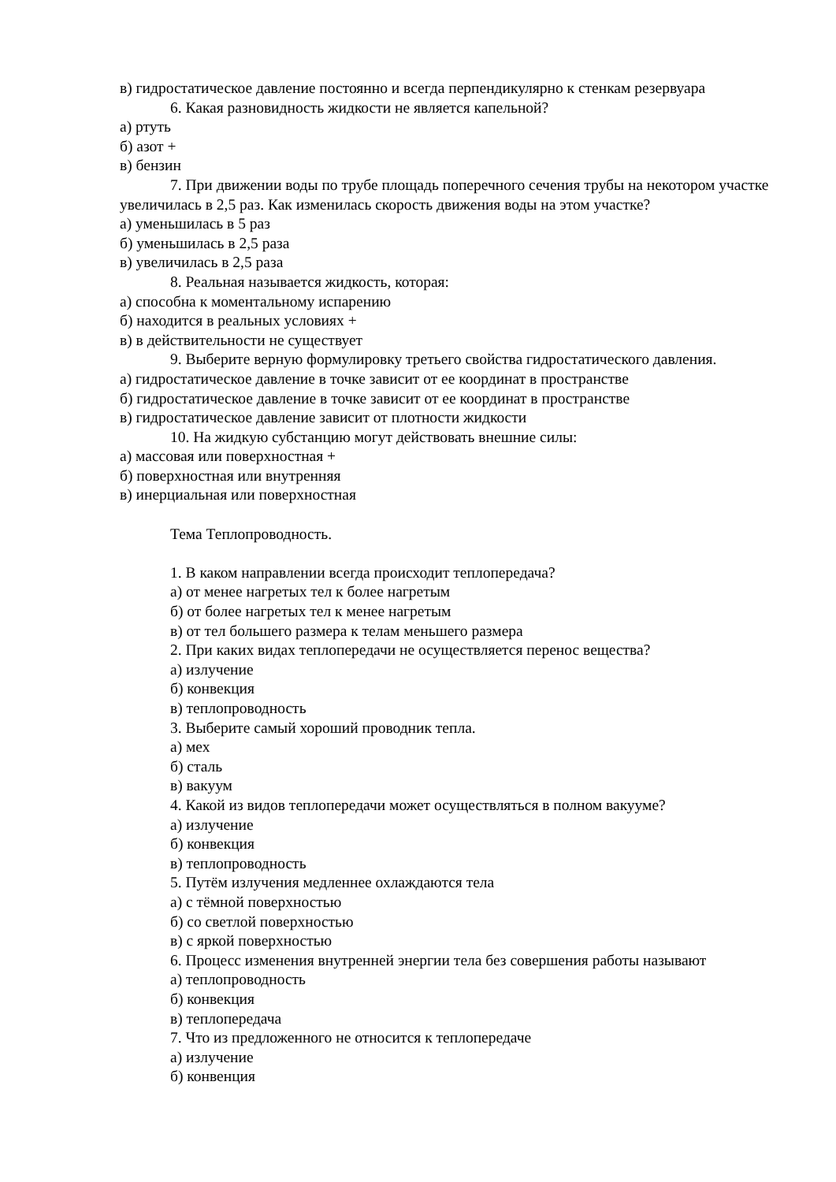в) гидростатическое давление постоянно и всегда перпендикулярно к стенкам резервуара
6. Какая разновидность жидкости не является капельной?
а) ртуть
б) азот +
в) бензин
7. При движении воды по трубе площадь поперечного сечения трубы на некотором участке увеличилась в 2,5 раз. Как изменилась скорость движения воды на этом участке?
а) уменьшилась в 5 раз
б) уменьшилась в 2,5 раза
в) увеличилась в 2,5 раза
8. Реальная называется жидкость, которая:
а) способна к моментальному испарению
б) находится в реальных условиях +
в) в действительности не существует
9. Выберите верную формулировку третьего свойства гидростатического давления.
а) гидростатическое давление в точке зависит от ее координат в пространстве
б) гидростатическое давление в точке зависит от ее координат в пространстве
в) гидростатическое давление зависит от плотности жидкости
10. На жидкую субстанцию могут действовать внешние силы:
а) массовая или поверхностная +
б) поверхностная или внутренняя
в) инерциальная или поверхностная
Тема Теплопроводность.
1. В каком направлении всегда происходит теплопередача?
а) от менее нагретых тел к более нагретым
б) от более нагретых тел к менее нагретым
в) от тел большего размера к телам меньшего размера
2. При каких видах теплопередачи не осуществляется перенос вещества?
а) излучение
б) конвекция
в) теплопроводность
3. Выберите самый хороший проводник тепла.
а) мех
б) сталь
в) вакуум
4. Какой из видов теплопередачи может осуществляться в полном вакууме?
а) излучение
б) конвекция
в) теплопроводность
5. Путём излучения медленнее охлаждаются тела
а) с тёмной поверхностью
б) со светлой поверхностью
в) с яркой поверхностью
6. Процесс изменения внутренней энергии тела без совершения работы называют
а) теплопроводность
б) конвекция
в) теплопередача
7. Что из предложенного не относится к теплопередаче
а) излучение
б) конвенция